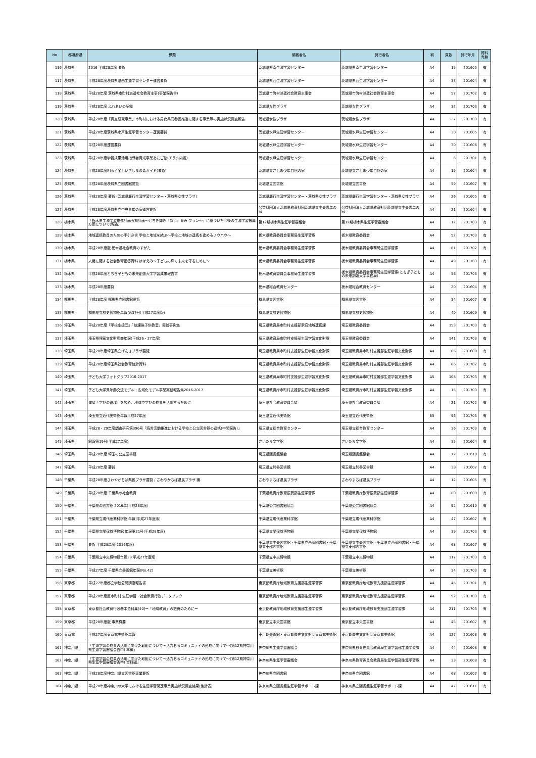| No | 都道府県 | 標題 | 編著者名 | 発行者名 | 判 | 頁数 | 発行年月 | 資料有無 |
| --- | --- | --- | --- | --- | --- | --- | --- | --- |
| 116 | 茨城県 | 2016 平成28年度 要覧 | 茨城県県南生涯学習センター | 茨城県県南生涯学習センター | A4 | 15 | 201605 | 有 |
| 117 | 茨城県 | 平成28年度茨城県県西生涯学習センター運営要覧 | 茨城県県西生涯学習センター | 茨城県県西生涯学習センター | A4 | 33 | 201604 | 有 |
| 118 | 茨城県 | 平成28年度 茨城県市町村派遣社会教育主事(事業報告書) | 茨城県市町村派遣社会教育主事会 | 茨城県市町村派遣社会教育主事会 | A4 | 57 | 201702 | 有 |
| 119 | 茨城県 | 平成28年度 ふれあいの記録 | 茨城県女性プラザ | 茨城県女性プラザ | A4 | 32 | 201703 | 有 |
| 120 | 茨城県 | 平成28年度「調査研究事業」市町村における男女共同参画推進に関する事業等の実施状況調査報告 | 茨城県女性プラザ | 茨城県女性プラザ | A4 | 27 | 201703 | 有 |
| 121 | 茨城県 | 平成28年度茨城県水戸生涯学習センター運営要覧 | 茨城県水戸生涯学習センター | 茨城県水戸生涯学習センター | A4 | 30 | 201605 | 有 |
| 122 | 茨城県 | 平成28年度運営要覧 | 茨城県水戸生涯学習センター | 茨城県水戸生涯学習センター | A4 | 30 | 201606 | 有 |
| 123 | 茨城県 | 平成28年度学習成果活用指導者育成事業あたご塾(チラシ内包) | 茨城県水戸生涯学習センター | 茨城県水戸生涯学習センター | A4 | 6 | 201701 | 有 |
| 124 | 茨城県 | 平成28年度明るく楽しいさしまの森ガイド(要覧) | 茨城県立さしま少年自然の家 | 茨城県立さしま少年自然の家 | A4 | 19 | 201604 | 有 |
| 125 | 茨城県 | 平成28年度茨城県立図書館要覧 | 茨城県立図書館 | 茨城県立図書館 | A4 | 59 | 201607 | 有 |
| 126 | 茨城県 | 平成28年度 要覧 (茨城県鹿行生涯学習センター・茨城県女性プラザ) | 茨城県鹿行生涯学習センター・茨城県女性プラザ | 茨城県鹿行生涯学習センター・茨城県女性プラザ | A4 | 26 | 201605 | 有 |
| 127 | 茨城県 | 平成28年度茨城県立中央青年の家運営要覧 | 公益財団法人茨城県教育財団茨城県立中央青年の家 | 公益財団法人茨城県教育財団茨城県立中央青年の家 | A4 | 21 | 201604 | 有 |
| 128 | 栃木県 | 「栃木県生涯学習推進計画五期計画～とちぎ輝き『あい』育み プラン～」に基づいた今後の生涯学習振興方策について(報告) | 第12期栃木県生涯学習審議会 | 第12期栃木県生涯学習審議会 | A4 | 12 | 201703 | 有 |
| 129 | 栃木県 | 地域連携教員のための手引き書 学校と地域を結ぶ～学校と地域の連携を進めるノウハウ～ | 栃木県教育委員会事務局生涯学習課 | 栃木県教育委員会 | A4 | 52 | 201703 | 有 |
| 130 | 栃木県 | 平成28年度版 栃木県社会教育のすがた | 栃木県教育委員会事務局生涯学習課 | 栃木県教育委員会事務局生涯学習課 | A4 | 81 | 201702 | 有 |
| 131 | 栃木県 | 人権に関する社会教育指導資料 ほほえみ～子どもの輝く未来を守るために～ | 栃木県教育委員会事務局生涯学習課 | 栃木県教育委員会事務局生涯学習課 | A4 | 49 | 201703 | 有 |
| 132 | 栃木県 | 平成28年度とちぎ子どもの未来創造大学学習成果報告書 | 栃木県教育委員会事務局生涯学習課 | 栃木県教育委員会事務局生涯学習課(とちぎ子どもの未来創造大学事務局) | A4 | 56 | 201703 | 有 |
| 133 | 栃木県 | 平成28年度要覧 | 栃木県総合教育センター | 栃木県総合教育センター | A4 | 20 | 201604 | 有 |
| 134 | 群馬県 | 平成28年度 群馬県立図書館要覧 | 群馬県立図書館 | 群馬県立図書館 | A4 | 34 | 201607 | 有 |
| 135 | 群馬県 | 群馬県立歴史博物館年報 第37号(平成27年度版) | 群馬県立歴史博物館 | 群馬県立歴史博物館 | A4 | 40 | 201609 | 有 |
| 136 | 埼玉県 | 平成28年度「学校応援団」「放課後子供教室」実践事例集 | 埼玉県教育局市町村支援部家庭地域連携課 | 埼玉県教育委員会 | A4 | 153 | 201703 | 有 |
| 137 | 埼玉県 | 埼玉県埋蔵文化財調査年報(平成26・27年度) | 埼玉県教育局市町村支援部生涯学習文化財課 | 埼玉県教育委員会 | A4 | 141 | 201703 | 有 |
| 138 | 埼玉県 | 平成28年度埼玉県立げんきプラザ要覧 | 埼玉県教育局市町村支援部生涯学習文化財課 | 埼玉県教育局市町村支援部生涯学習文化財課 | A4 | 86 | 201600 | 有 |
| 139 | 埼玉県 | 平成28年度埼玉県社会教育統計資料 | 埼玉県教育局市町村支援部生涯学習文化財課 | 埼玉県教育局市町村支援部生涯学習文化財課 | A4 | 86 | 201702 | 有 |
| 140 | 埼玉県 | 子ども大学フォトグラフ2016-2017 | 埼玉県教育局市町村支援部生涯学習文化財課 | 埼玉県教育局市町村支援部生涯学習文化財課 | A5 | 108 | 201703 | 有 |
| 141 | 埼玉県 | 子ども大学異年齢交流モデル・広域化モデル事業実践報告集2016-2017 | 埼玉県教育庁市町村支援部生涯学習文化財課 | 埼玉県教育庁市町村支援部生涯学習文化財課 | A4 | 15 | 201703 | 有 |
| 142 | 埼玉県 | 建議「学びの循環」を広め、地域で学びの成果を活用するために | 埼玉県社会教育委員会議 | 埼玉県社会教育委員会議 | A4 | 21 | 201702 | 有 |
| 143 | 埼玉県 | 埼玉県立近代美術館年報平成27年度 | 埼玉県立近代美術館 | 埼玉県立近代美術館 | B5 | 96 | 201703 | 有 |
| 144 | 埼玉県 | 平成28・29年度調査研究第396号「読書活動推進における学校と公立図書館の連携(中間報告)」 | 埼玉県立総合教育センター | 埼玉県立総合教育センター | A4 | 36 | 201703 | 有 |
| 145 | 埼玉県 | 館報第19号(平成27年度) | さいたま文学館 | さいたま文学館 | A4 | 35 | 201604 | 有 |
| 146 | 埼玉県 | 平成28年度 埼玉の公立図書館 | 埼玉県図書館協会 | 埼玉県図書館協会 | A4 | 72 | 201610 | 有 |
| 147 | 埼玉県 | 平成28年度 要覧 | 埼玉県立熊谷図書館 | 埼玉県立熊谷図書館 | A4 | 38 | 201607 | 有 |
| 148 | 千葉県 | 平成28年度さわやかちば県民プラザ要覧 / さわやかちば県民プラザ 編. | さわやまちば県民プラザ | さわやまちば県民プラザ | A4 | 12 | 201605 | 有 |
| 149 | 千葉県 | 平成28年度 千葉県の社会教育 | 千葉県教育庁教育振興部生涯学習課 | 千葉県教育庁教育振興部生涯学習課 | A4 | 80 | 201609 | 有 |
| 150 | 千葉県 | 千葉県の図書館 2016年(平成28年度) | 千葉県公共図書館協会 | 千葉県公共図書館協会 | A4 | 92 | 201610 | 有 |
| 151 | 千葉県 | 千葉県立現代産業科学館 年報(平成27年度版) | 千葉県立現代産業科学館 | 千葉県立現代産業科学館 | A4 | 47 | 201607 | 有 |
| 152 | 千葉県 | 千葉県立関宿城博物館 年報第21号(平成28年度) | 千葉県立関宿城博物館 | 千葉県立関宿城博物館 | A4 | 39 | 201703 | 有 |
| 153 | 千葉県 | 要覧 平成28年度(2016年度) | 千葉県立中央図書館・千葉県立西部図書館・千葉県立東部図書館 | 千葉県立中央図書館・千葉県立西部図書館・千葉県立東部図書館 | A4 | 68 | 201607 | 有 |
| 154 | 千葉県 | 千葉県立中央博物館年報28 平成27年度版 | 千葉県立中央博物館 | 千葉県立中央博物館 | A4 | 117 | 201703 | 有 |
| 155 | 千葉県 | 平成27年度 千葉県立美術館年報(No.42) | 千葉県立美術館 | 千葉県立美術館 | A4 | 34 | 201703 | 有 |
| 156 | 東京都 | 平成27年度都立学校公開講座報告書 | 東京都教育庁地域教育支援部生涯学習課 | 東京都教育庁地域教育支援部生涯学習課 | A4 | 45 | 201701 | 有 |
| 157 | 東京都 | 平成28年度区市町村 生涯学習・社会教育行政データブック | 東京都教育庁地域教育支援部生涯学習課 | 東京都教育庁地域教育支援部生涯学習課 | A4 | 92 | 201703 | 有 |
| 158 | 東京都 | 東京都社会教育行政基本資料集[40]ー「地域教育」の振興のためにー | 東京都教育庁地域教育支援部生涯学習課 | 東京都教育庁地域教育支援部生涯学習課 | A4 | 211 | 201703 | 有 |
| 159 | 東京都 | 平成28年度版 事業概要 | 東京都立中央図書館 | 東京都立中央図書館 | A4 | 45 | 201607 | 有 |
| 160 | 東京都 | 平成27年度東京都美術館年報 | 東京都美術館・東京都歴史文化財団東京都美術館 | 東京都歴史文化財団東京都美術館 | A4 | 127 | 201608 | 有 |
| 161 | 神奈川県 | 「生涯学習の成果の活用に向けた取組について～活力あるコミュニテイの形成に向けて～(第12期神奈川県生涯学習審議会答申) 本編」 | 神奈川県生涯学習審議会 | 神奈川県教育委員会教育局生涯学習部生涯学習課 | A4 | 44 | 201608 | 有 |
| 162 | 神奈川県 | 「生涯学習の成果の活用に向けた取組について～活力あるコミュニテイの形成に向けて～(第12期神奈川県生涯学習審議会答申) 資料編」 | 神奈川県生涯学習審議会 | 神奈川県教育委員会教育局生涯学習部生涯学習課 | A4 | 33 | 201608 | 有 |
| 163 | 神奈川県 | 平成28年度神奈川県立図書館事業要覧 | 神奈川県立図書館 | 神奈川県立図書館 | A4 | 68 | 201607 | 有 |
| 164 | 神奈川県 | 平成28年度神奈川の大学における生涯学習関連事業実施状況調査結果(集計表) | 神奈川県立図書館生涯学習サポート課 | 神奈川県立図書館生涯学習サポート課 | A4 | 47 | 201611 | 有 |